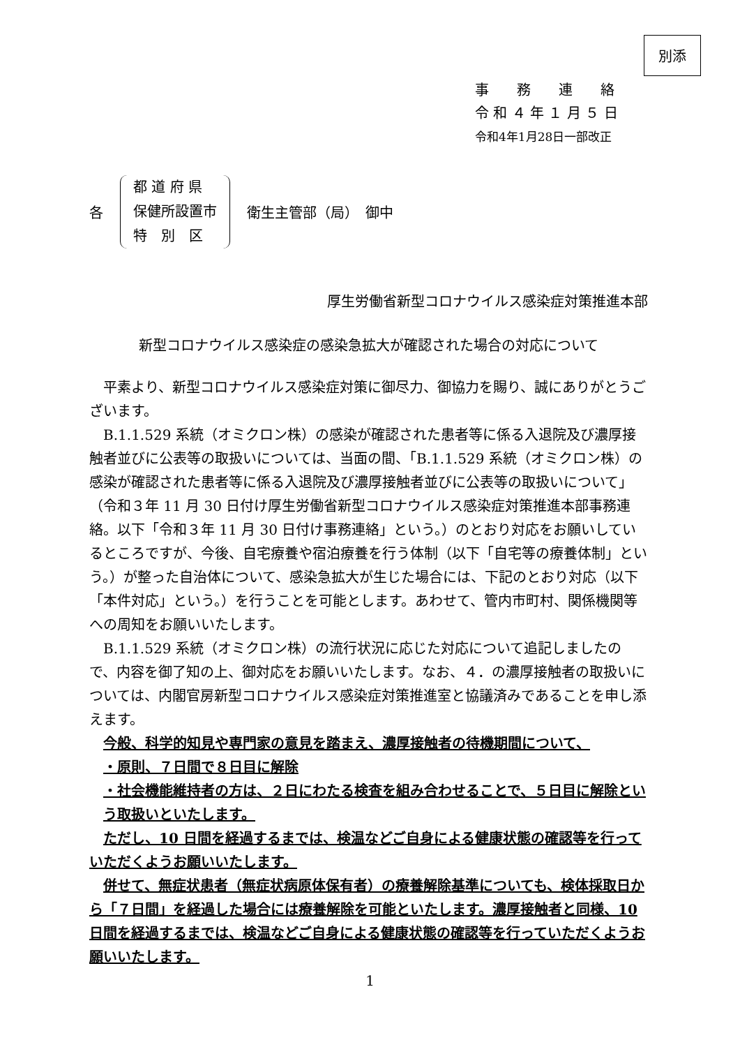別添
事　　務　　連　　絡
令 和 ４ 年 １ 月 ５ 日
令和4年1月28日一部改正
各
都 道 府 県
保健所設置市
特　別　区
衛生主管部（局）　御中
厚生労働省新型コロナウイルス感染症対策推進本部
新型コロナウイルス感染症の感染急拡大が確認された場合の対応について
平素より、新型コロナウイルス感染症対策に御尽力、御協力を賜り、誠にありがとうございます。
B.1.1.529 系統（オミクロン株）の感染が確認された患者等に係る入退院及び濃厚接触者並びに公表等の取扱いについては、当面の間、「B.1.1.529 系統（オミクロン株）の感染が確認された患者等に係る入退院及び濃厚接触者並びに公表等の取扱いについて」（令和３年 11 月 30 日付け厚生労働省新型コロナウイルス感染症対策推進本部事務連絡。以下「令和３年 11 月 30 日付け事務連絡」という。）のとおり対応をお願いしているところですが、今後、自宅療養や宿泊療養を行う体制（以下「自宅等の療養体制」という。）が整った自治体について、感染急拡大が生じた場合には、下記のとおり対応（以下「本件対応」という。）を行うことを可能とします。あわせて、管内市町村、関係機関等への周知をお願いいたします。
B.1.1.529 系統（オミクロン株）の流行状況に応じた対応について追記しましたので、内容を御了知の上、御対応をお願いいたします。なお、４．の濃厚接触者の取扱いについては、内閣官房新型コロナウイルス感染症対策推進室と協議済みであることを申し添えます。
今般、科学的知見や専門家の意見を踏まえ、濃厚接触者の待機期間について、
・原則、７日間で８日目に解除
・社会機能維持者の方は、２日にわたる検査を組み合わせることで、５日目に解除という取扱いといたします。
ただし、10 日間を経過するまでは、検温などご自身による健康状態の確認等を行っていただくようお願いいたします。
併せて、無症状患者（無症状病原体保有者）の療養解除基準についても、検体採取日から「７日間」を経過した場合には療養解除を可能といたします。濃厚接触者と同様、10 日間を経過するまでは、検温などご自身による健康状態の確認等を行っていただくようお願いいたします。
1